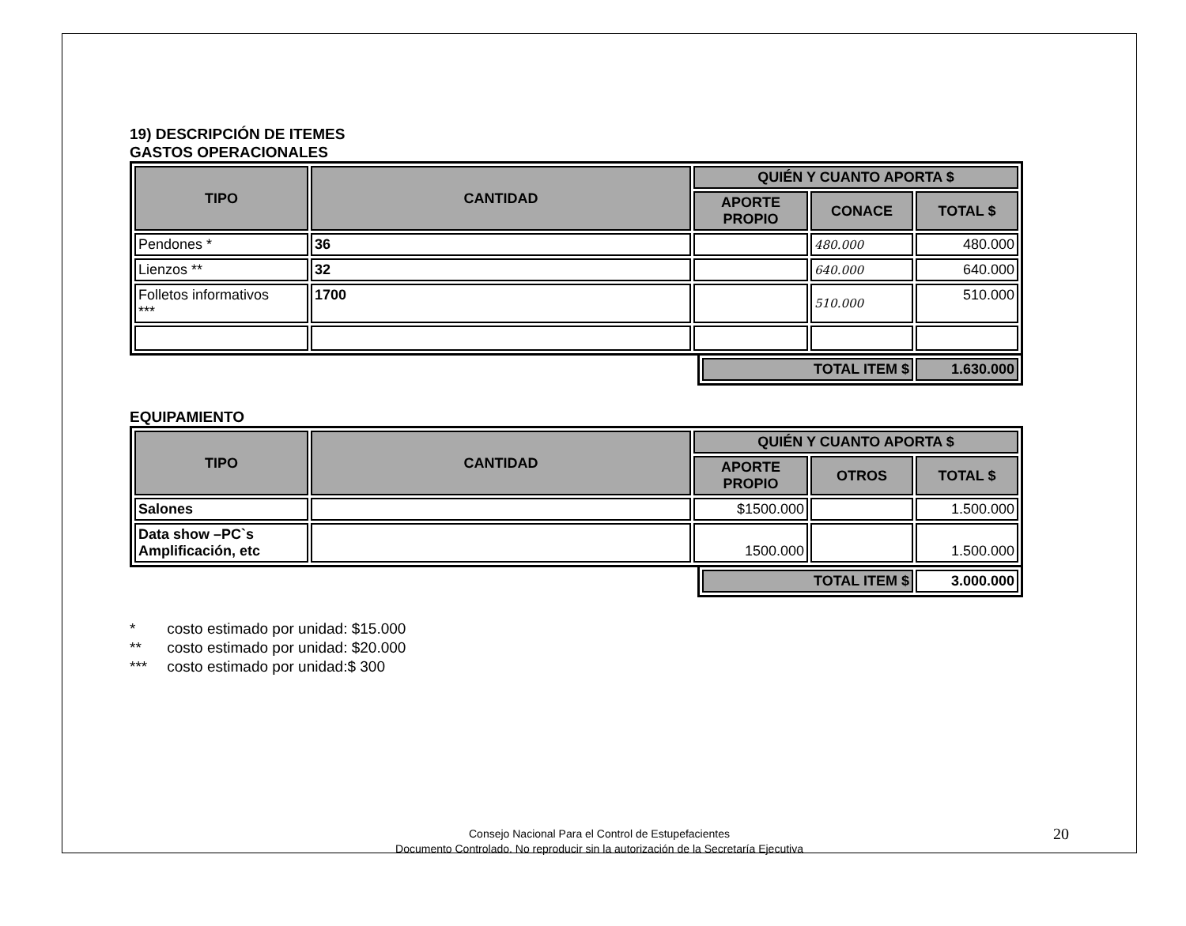19) DESCRIPCIÓN DE ITEMES
GASTOS OPERACIONALES
| TIPO | CANTIDAD | QUIÉN Y CUANTO APORTA $ | | |
| --- | --- | --- | --- | --- |
| | | APORTE PROPIO | CONACE | TOTAL $ |
| Pendones * | 36 | | 480.000 | 480.000 |
| Lienzos ** | 32 | | 640.000 | 640.000 |
| Folletos informativos *** | 1700 | | 510.000 | 510.000 |
| TOTAL ITEM $ | 1.630.000 |
| --- | --- |
EQUIPAMIENTO
| TIPO | CANTIDAD | QUIÉN Y CUANTO APORTA $ | | |
| --- | --- | --- | --- | --- |
| | | APORTE PROPIO | OTROS | TOTAL $ |
| Salones | | $1500.000 | | 1.500.000 |
| Data show –PC`s Amplificación, etc | | 1500.000 | | 1.500.000 |
| TOTAL ITEM $ | 3.000.000 |
* costo estimado por unidad: $15.000
** costo estimado por unidad: $20.000
*** costo estimado por unidad:$ 300
Consejo Nacional Para el Control de Estupefacientes
Documento Controlado. No reproducir sin la autorización de la Secretaría Ejecutiva
20